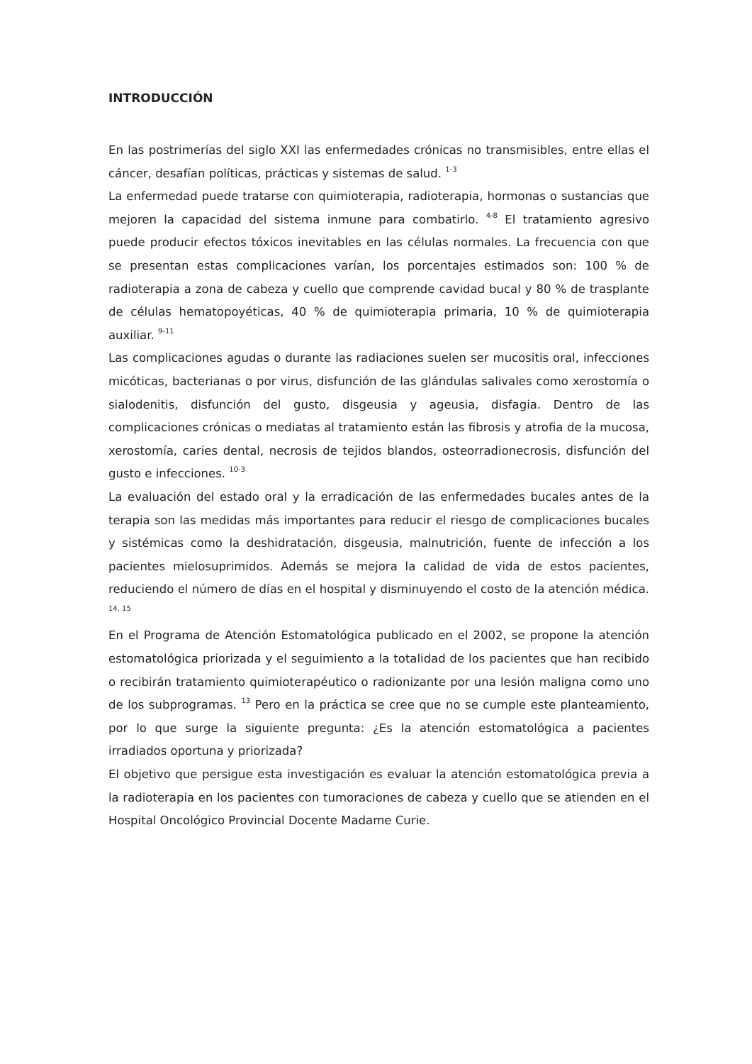INTRODUCCIÓN
En las postrimerías del siglo XXI las enfermedades crónicas no transmisibles, entre ellas el cáncer, desafían políticas, prácticas y sistemas de salud. <sup>1-3</sup>
La enfermedad puede tratarse con quimioterapia, radioterapia, hormonas o sustancias que mejoren la capacidad del sistema inmune para combatirlo. <sup>4-8</sup> El tratamiento agresivo puede producir efectos tóxicos inevitables en las células normales. La frecuencia con que se presentan estas complicaciones varían, los porcentajes estimados son: 100 % de radioterapia a zona de cabeza y cuello que comprende cavidad bucal y 80 % de trasplante de células hematopoyéticas, 40 % de quimioterapia primaria, 10 % de quimioterapia auxiliar. <sup>9-11</sup>
Las complicaciones agudas o durante las radiaciones suelen ser mucositis oral, infecciones micóticas, bacterianas o por virus, disfunción de las glándulas salivales como xerostomía o sialodenitis, disfunción del gusto, disgeusia y ageusia, disfagia. Dentro de las complicaciones crónicas o mediatas al tratamiento están las fibrosis y atrofia de la mucosa, xerostomía, caries dental, necrosis de tejidos blandos, osteorradionecrosis, disfunción del gusto e infecciones. <sup>10-3</sup>
La evaluación del estado oral y la erradicación de las enfermedades bucales antes de la terapia son las medidas más importantes para reducir el riesgo de complicaciones bucales y sistémicas como la deshidratación, disgeusia, malnutrición, fuente de infección a los pacientes mielosuprimidos. Además se mejora la calidad de vida de estos pacientes, reduciendo el número de días en el hospital y disminuyendo el costo de la atención médica. <sup>14, 15</sup>
En el Programa de Atención Estomatológica publicado en el 2002, se propone la atención estomatológica priorizada y el seguimiento a la totalidad de los pacientes que han recibido o recibirán tratamiento quimioterapéutico o radionizante por una lesión maligna como uno de los subprogramas. <sup>13</sup> Pero en la práctica se cree que no se cumple este planteamiento, por lo que surge la siguiente pregunta: ¿Es la atención estomatológica a pacientes irradiados oportuna y priorizada?
El objetivo que persigue esta investigación es evaluar la atención estomatológica previa a la radioterapia en los pacientes con tumoraciones de cabeza y cuello que se atienden en el Hospital Oncológico Provincial Docente Madame Curie.